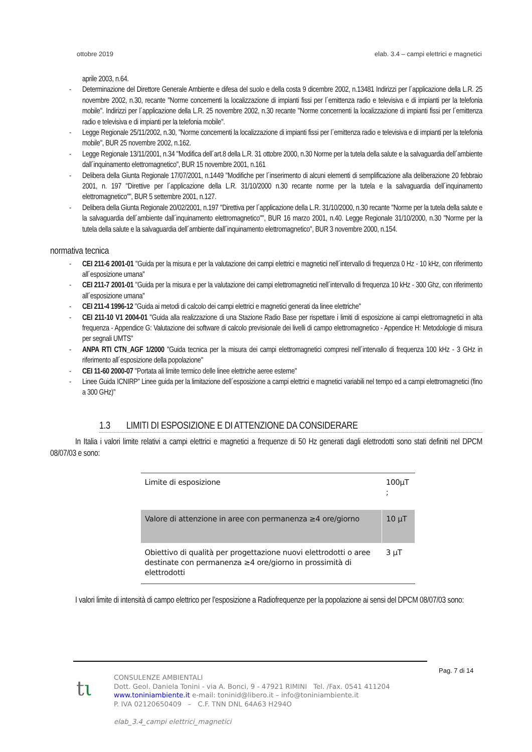ottobre 2019 elab. 3.4 – campi elettrici e magnetici
aprile 2003, n.64.
- Determinazione del Direttore Generale Ambiente e difesa del suolo e della costa 9 dicembre 2002, n.13481 Indirizzi per l´applicazione della L.R. 25 novembre 2002, n.30, recante "Norme concernenti la localizzazione di impianti fissi per l´emittenza radio e televisiva e di impianti per la telefonia mobile". Indirizzi per l´applicazione della L.R. 25 novembre 2002, n.30 recante "Norme concernenti la localizzazione di impianti fissi per l´emittenza radio e televisiva e di impianti per la telefonia mobile".
- Legge Regionale 25/11/2002, n.30, "Norme concernenti la localizzazione di impianti fissi per l´emittenza radio e televisiva e di impianti per la telefonia mobile", BUR 25 novembre 2002, n.162.
- Legge Regionale 13/11/2001, n.34 "Modifica dell´art.8 della L.R. 31 ottobre 2000, n.30 Norme per la tutela della salute e la salvaguardia dell´ambiente dall´inquinamento elettromagnetico", BUR 15 novembre 2001, n.161
- Delibera della Giunta Regionale 17/07/2001, n.1449 "Modifiche per l´inserimento di alcuni elementi di semplificazione alla deliberazione 20 febbraio 2001, n. 197 "Direttive per l´applicazione della L.R. 31/10/2000 n.30 recante norme per la tutela e la salvaguardia dell´inquinamento elettromagnetico"", BUR 5 settembre 2001, n.127.
- Delibera della Giunta Regionale 20/02/2001, n.197 "Direttiva per l´applicazione della L.R. 31/10/2000, n.30 recante "Norme per la tutela della salute e la salvaguardia dell´ambiente dall´inquinamento elettromagnetico"", BUR 16 marzo 2001, n.40. Legge Regionale 31/10/2000, n.30 "Norme per la tutela della salute e la salvaguardia dell´ambiente dall´inquinamento elettromagnetico", BUR 3 novembre 2000, n.154.
normativa tecnica
- CEI 211-6 2001-01 "Guida per la misura e per la valutazione dei campi elettrici e magnetici nell´intervallo di frequenza 0 Hz - 10 kHz, con riferimento all´esposizione umana"
- CEI 211-7 2001-01 "Guida per la misura e per la valutazione dei campi elettromagnetici nell´intervallo di frequenza 10 kHz - 300 Ghz, con riferimento all´esposizione umana"
- CEI 211-4 1996-12 "Guida ai metodi di calcolo dei campi elettrici e magnetici generati da linee elettriche"
- CEI 211-10 V1 2004-01 "Guida alla realizzazione di una Stazione Radio Base per rispettare i limiti di esposizione ai campi elettromagnetici in alta frequenza - Appendice G: Valutazione dei software di calcolo previsionale dei livelli di campo elettromagnetico - Appendice H: Metodologie di misura per segnali UMTS"
- ANPA RTI CTN_AGF 1/2000 "Guida tecnica per la misura dei campi elettromagnetici compresi nell´intervallo di frequenza 100 kHz - 3 GHz in riferimento all´esposizione della popolazione"
- CEI 11-60 2000-07 "Portata ali limite termico delle linee elettriche aeree esterne"
- Linee Guida ICNIRP" Linee guida per la limitazione dell´esposizione a campi elettrici e magnetici variabili nel tempo ed a campi elettromagnetici (fino a 300 GHz)"
1.3 LIMITI DI ESPOSIZIONE E DI ATTENZIONE DA CONSIDERARE
In Italia i valori limite relativi a campi elettrici e magnetici a frequenze di 50 Hz generati dagli elettrodotti sono stati definiti nel DPCM 08/07/03 e sono:
| Limite di esposizione | 100μT ; |
| Valore di attenzione in aree con permanenza ≥4 ore/giorno | 10 μT |
| Obiettivo di qualità per progettazione nuovi elettrodotti o aree destinate con permanenza ≥4 ore/giorno in prossimità di elettrodotti | 3 μT |
I valori limite di intensità di campo elettrico per l’esposizione a Radiofrequenze per la popolazione ai sensi del DPCM 08/07/03 sono:
Pag. 7 di 14
tι
CONSULENZE AMBIENTALI
Dott. Geol. Daniela Tonini - via A. Bonci, 9 - 47921 RIMINI Tel. /Fax. 0541 411204
www.toniniambiente.it e-mail: toninid@libero.it – info@toniniambiente.it
P. IVA 02120650409 – C.F. TNN DNL 64A63 H294O
elab_3.4_campi elettrici_magnetici